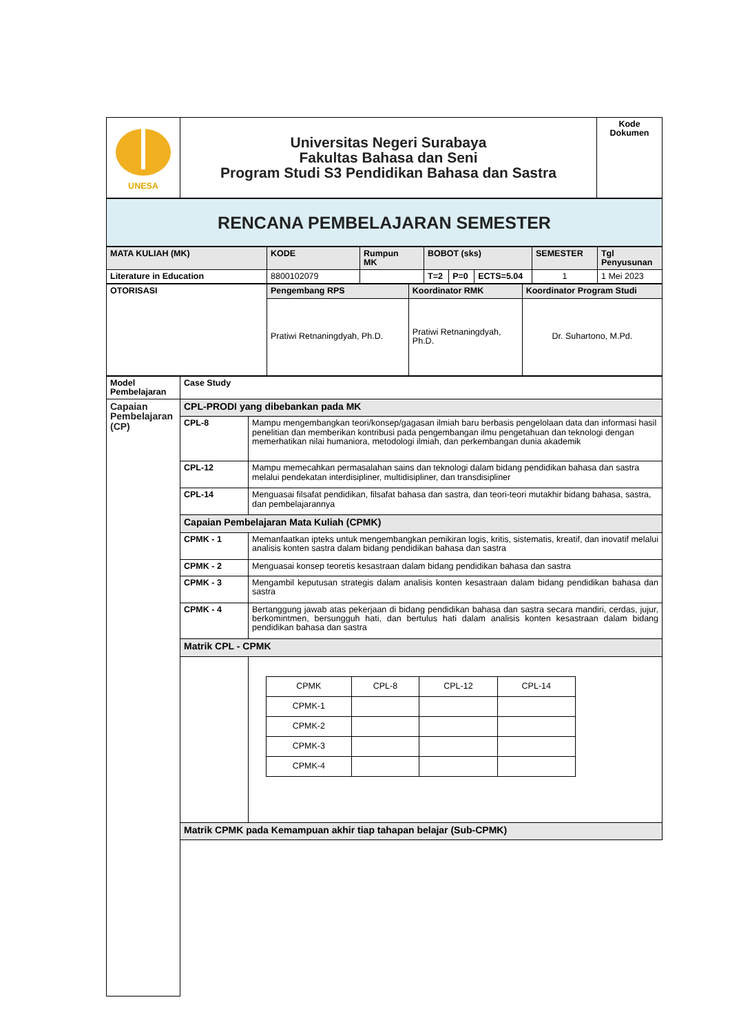| UNESA | Universitas Negeri Surabaya Fakultas Bahasa dan Seni Program Studi S3 Pendidikan Bahasa dan Sastra | Kode Dokumen |
| RENCANA PEMBELAJARAN SEMESTER |
| MATA KULIAH (MK) | KODE | Rumpun MK | BOBOT (sks) | | | SEMESTER | Tgl Penyusunan |
| Literature in Education | 8800102079 | | T=2 | P=0 | ECTS=5.04 | 1 | 1 Mei 2023 |
| OTORISASI | Pengembang RPS | Koordinator RMK | Koordinator Program Studi |
| | Pratiwi Retnaningdyah, Ph.D. | Pratiwi Retnaningdyah, Ph.D. | Dr. Suhartono, M.Pd. |
| Model Pembelajaran | Case Study | |
| Capaian Pembelajaran (CP) | CPL-PRODI yang dibebankan pada MK | |
| | CPL-8 | Mampu mengembangkan teori/konsep/gagasan ilmiah baru berbasis pengelolaan data dan informasi hasil penelitian dan memberikan kontribusi pada pengembangan ilmu pengetahuan dan teknologi dengan memerhatikan nilai humaniora, metodologi ilmiah, dan perkembangan dunia akademik |
| | CPL-12 | Mampu memecahkan permasalahan sains dan teknologi dalam bidang pendidikan bahasa dan sastra melalui pendekatan interdisipliner, multidisipliner, dan transdisipliner |
| | CPL-14 | Menguasai filsafat pendidikan, filsafat bahasa dan sastra, dan teori-teori mutakhir bidang bahasa, sastra, dan pembelajarannya |
| | Capaian Pembelajaran Mata Kuliah (CPMK) | |
| | CPMK - 1 | Memanfaatkan ipteks untuk mengembangkan pemikiran logis, kritis, sistematis, kreatif, dan inovatif melalui analisis konten sastra dalam bidang pendidikan bahasa dan sastra |
| | CPMK - 2 | Menguasai konsep teoretis kesastraan dalam bidang pendidikan bahasa dan sastra |
| | CPMK - 3 | Mengambil keputusan strategis dalam analisis konten kesastraan dalam bidang pendidikan bahasa dan sastra |
| | CPMK - 4 | Bertanggung jawab atas pekerjaan di bidang pendidikan bahasa dan sastra secara mandiri, cerdas, jujur, berkomintmen, bersungguh hati, dan bertulus hati dalam analisis konten kesastraan dalam bidang pendidikan bahasa dan sastra |
| | Matrik CPL - CPMK | |
| | | / CPMK / CPL-8 / CPL-12 / CPL-14 / / CPMK-1 / / / / / CPMK-2 / / / / / CPMK-3 / / / / / CPMK-4 / / / / |
| | Matrik CPMK pada Kemampuan akhir tiap tahapan belajar (Sub-CPMK) | |